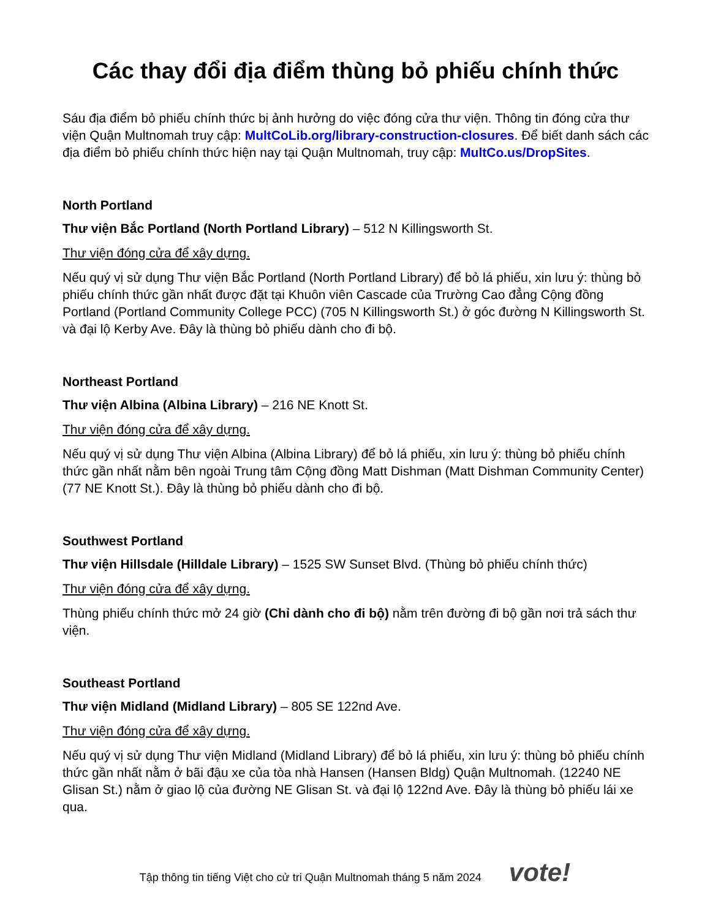Các thay đổi địa điểm thùng bỏ phiếu chính thức
Sáu địa điểm bỏ phiếu chính thức bị ảnh hưởng do việc đóng cửa thư viện. Thông tin đóng cửa thư viện Quận Multnomah truy cập: MultCoLib.org/library-construction-closures. Để biết danh sách các địa điểm bỏ phiếu chính thức hiện nay tại Quận Multnomah, truy cập: MultCo.us/DropSites.
North Portland
Thư viện Bắc Portland (North Portland Library) – 512 N Killingsworth St.
Thư viện đóng cửa để xây dựng.
Nếu quý vị sử dụng Thư viện Bắc Portland (North Portland Library) để bỏ lá phiếu, xin lưu ý: thùng bỏ phiếu chính thức gần nhất được đặt tại Khuôn viên Cascade của Trường Cao đẳng Cộng đồng Portland (Portland Community College PCC) (705 N Killingsworth St.) ở góc đường N Killingsworth St. và đại lộ Kerby Ave. Đây là thùng bỏ phiếu dành cho đi bộ.
Northeast Portland
Thư viện Albina (Albina Library) – 216 NE Knott St.
Thư viện đóng cửa để xây dựng.
Nếu quý vị sử dụng Thư viện Albina (Albina Library) để bỏ lá phiếu, xin lưu ý: thùng bỏ phiếu chính thức gần nhất nằm bên ngoài Trung tâm Cộng đồng Matt Dishman (Matt Dishman Community Center) (77 NE Knott St.). Đây là thùng bỏ phiếu dành cho đi bộ.
Southwest Portland
Thư viện Hillsdale (Hilldale Library) – 1525 SW Sunset Blvd. (Thùng bỏ phiếu chính thức)
Thư viện đóng cửa để xây dựng.
Thùng phiếu chính thức mở 24 giờ (Chỉ dành cho đi bộ) nằm trên đường đi bộ gần nơi trả sách thư viện.
Southeast Portland
Thư viện Midland (Midland Library) – 805 SE 122nd Ave.
Thư viện đóng cửa để xây dựng.
Nếu quý vị sử dụng Thư viện Midland (Midland Library) để bỏ lá phiếu, xin lưu ý: thùng bỏ phiếu chính thức gần nhất nằm ở bãi đậu xe của tòa nhà Hansen (Hansen Bldg) Quận Multnomah. (12240 NE Glisan St.) nằm ở giao lộ của đường NE Glisan St. và đại lộ 122nd Ave. Đây là thùng bỏ phiếu lái xe qua.
Tập thông tin tiếng Việt cho cử tri Quận Multnomah tháng 5 năm 2024 vote!